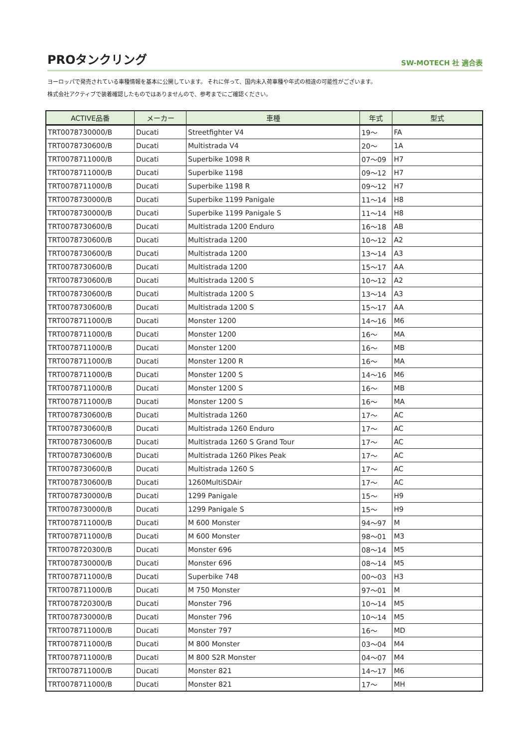PROタンクリング
SW-MOTECH 社 適合表
ヨーロッパで発売されている車種情報を基本に公開しています。 それに伴って、国内未入荷車種や年式の相違の可能性がございます。
株式会社アクティブで装着確認したものではありませんので、参考までにご確認ください。
| ACTIVE品番 | メーカー | 車種 | 年式 | 型式 |
| --- | --- | --- | --- | --- |
| TRT0078730000/B | Ducati | Streetfighter V4 | 19〜 | FA |
| TRT0078730600/B | Ducati | Multistrada V4 | 20〜 | 1A |
| TRT0078711000/B | Ducati | Superbike 1098 R | 07〜09 | H7 |
| TRT0078711000/B | Ducati | Superbike 1198 | 09〜12 | H7 |
| TRT0078711000/B | Ducati | Superbike 1198 R | 09〜12 | H7 |
| TRT0078730000/B | Ducati | Superbike 1199 Panigale | 11〜14 | H8 |
| TRT0078730000/B | Ducati | Superbike 1199 Panigale S | 11〜14 | H8 |
| TRT0078730600/B | Ducati | Multistrada 1200 Enduro | 16〜18 | AB |
| TRT0078730600/B | Ducati | Multistrada 1200 | 10〜12 | A2 |
| TRT0078730600/B | Ducati | Multistrada 1200 | 13〜14 | A3 |
| TRT0078730600/B | Ducati | Multistrada 1200 | 15〜17 | AA |
| TRT0078730600/B | Ducati | Multistrada 1200 S | 10〜12 | A2 |
| TRT0078730600/B | Ducati | Multistrada 1200 S | 13〜14 | A3 |
| TRT0078730600/B | Ducati | Multistrada 1200 S | 15〜17 | AA |
| TRT0078711000/B | Ducati | Monster 1200 | 14〜16 | M6 |
| TRT0078711000/B | Ducati | Monster 1200 | 16〜 | MA |
| TRT0078711000/B | Ducati | Monster 1200 | 16〜 | MB |
| TRT0078711000/B | Ducati | Monster 1200 R | 16〜 | MA |
| TRT0078711000/B | Ducati | Monster 1200 S | 14〜16 | M6 |
| TRT0078711000/B | Ducati | Monster 1200 S | 16〜 | MB |
| TRT0078711000/B | Ducati | Monster 1200 S | 16〜 | MA |
| TRT0078730600/B | Ducati | Multistrada 1260 | 17〜 | AC |
| TRT0078730600/B | Ducati | Multistrada 1260 Enduro | 17〜 | AC |
| TRT0078730600/B | Ducati | Multistrada 1260 S Grand Tour | 17〜 | AC |
| TRT0078730600/B | Ducati | Multistrada 1260 Pikes Peak | 17〜 | AC |
| TRT0078730600/B | Ducati | Multistrada 1260 S | 17〜 | AC |
| TRT0078730600/B | Ducati | 1260MultiSDAir | 17〜 | AC |
| TRT0078730000/B | Ducati | 1299 Panigale | 15〜 | H9 |
| TRT0078730000/B | Ducati | 1299 Panigale S | 15〜 | H9 |
| TRT0078711000/B | Ducati | M 600 Monster | 94〜97 | M |
| TRT0078711000/B | Ducati | M 600 Monster | 98〜01 | M3 |
| TRT0078720300/B | Ducati | Monster 696 | 08〜14 | M5 |
| TRT0078730000/B | Ducati | Monster 696 | 08〜14 | M5 |
| TRT0078711000/B | Ducati | Superbike 748 | 00〜03 | H3 |
| TRT0078711000/B | Ducati | M 750 Monster | 97〜01 | M |
| TRT0078720300/B | Ducati | Monster 796 | 10〜14 | M5 |
| TRT0078730000/B | Ducati | Monster 796 | 10〜14 | M5 |
| TRT0078711000/B | Ducati | Monster 797 | 16〜 | MD |
| TRT0078711000/B | Ducati | M 800 Monster | 03〜04 | M4 |
| TRT0078711000/B | Ducati | M 800 S2R Monster | 04〜07 | M4 |
| TRT0078711000/B | Ducati | Monster 821 | 14〜17 | M6 |
| TRT0078711000/B | Ducati | Monster 821 | 17〜 | MH |